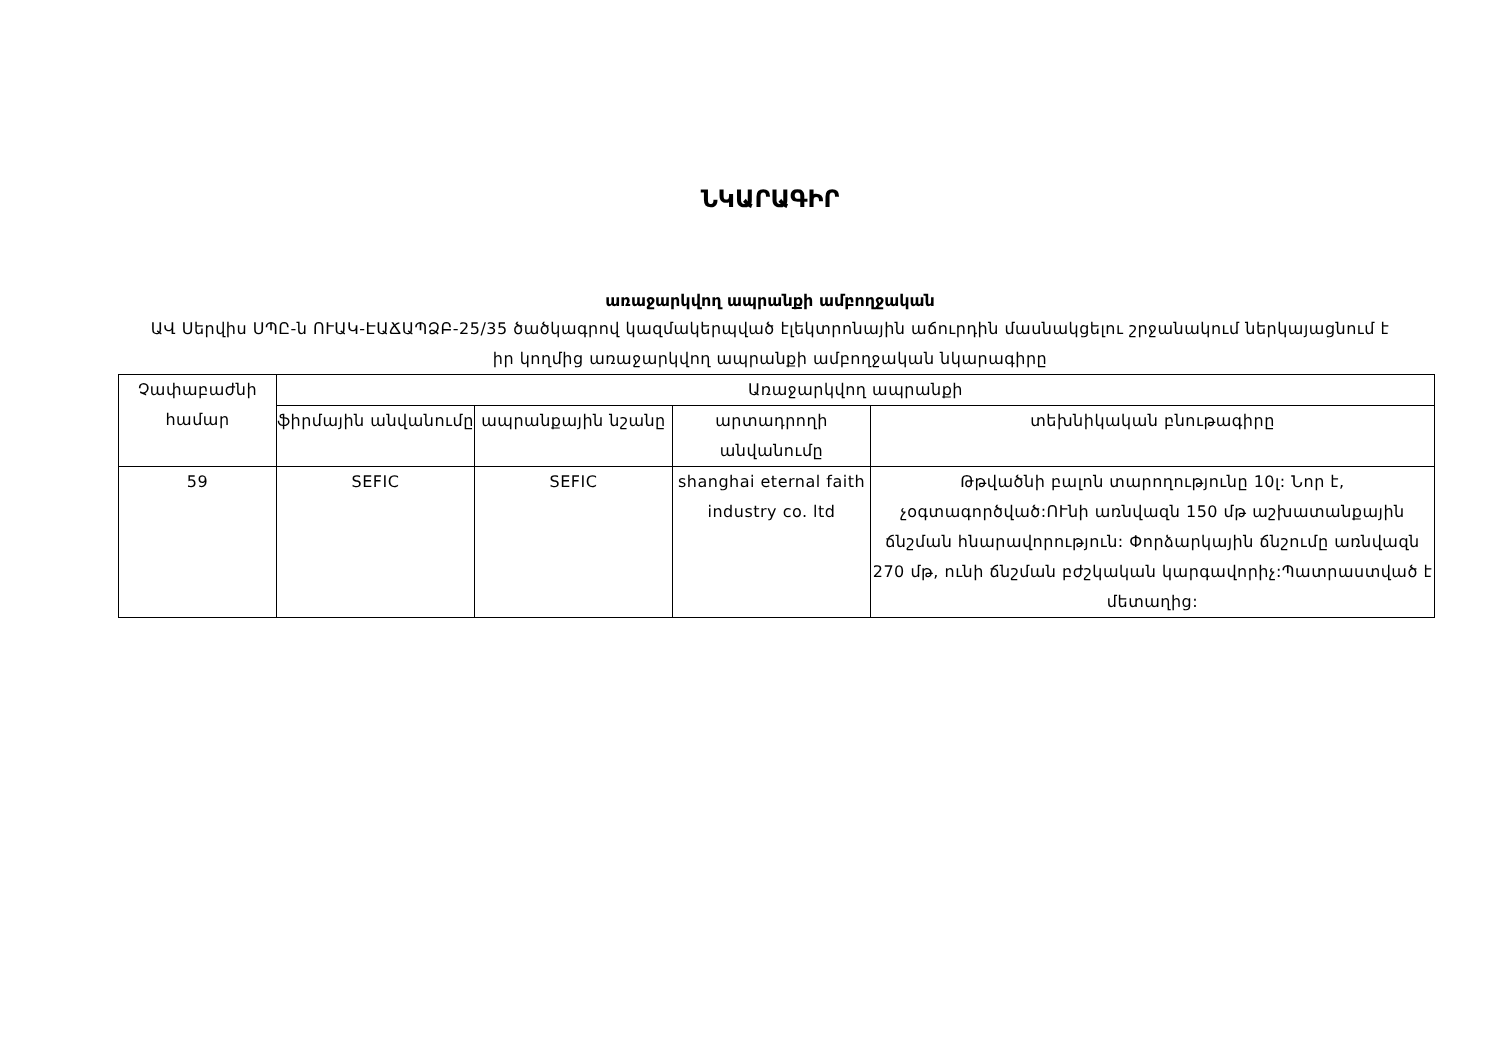ՆԿԱՐԱԳԻՐ
առաջարկվող ապրանքի ամբողջական
ԱՎ Սերվիս ՍՊԸ-ն ՈՒԱԿ-ԷԱՃԱՊՁԲ-25/35 ծածկագրով կազմակերպված էլեկտրոնային աճուրդին մասնակցելու շրջանակում ներկայացնում է իր կողմից առաջարկվող ապրանքի ամբողջական նկարագիրը
| Չափաբաժնի համար | Առաջարկվող ապրանքի | | | |
| --- | --- | --- | --- | --- |
| | ֆիրմային անվանումը | ապրանքային նշանը | արտադրողի անվանումը | տեխնիկական բնութագիրը |
| 59 | SEFIC | SEFIC | shanghai eternal faith industry co. ltd | Թթվածնի բալոն տարողությունը 10լ: Նոր է, չօգտագործված:ՈՒնի առնվազն 150 մթ աշխատանքային ճնշման հնարավորություն: Փորձարկային ճնշումը առնվազն 270 մթ, ունի ճնշման բժշկական կարգավորիչ:Պատրաստված է մետաղից: |